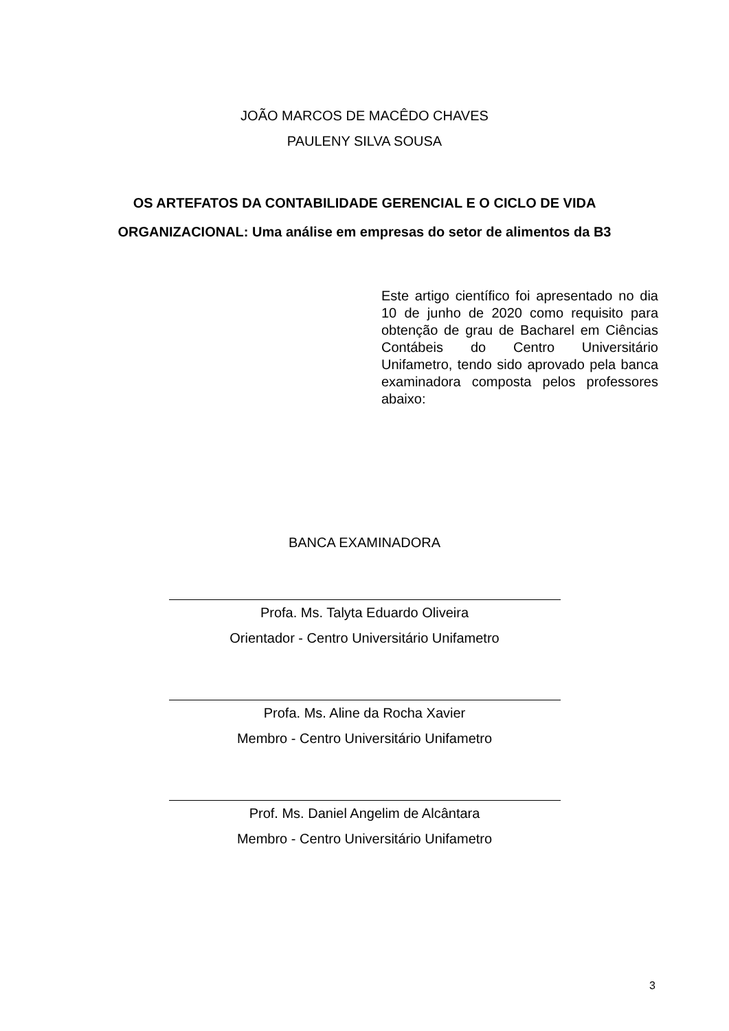JOÃO MARCOS DE MACÊDO CHAVES
PAULENY SILVA SOUSA
OS ARTEFATOS DA CONTABILIDADE GERENCIAL E O CICLO DE VIDA
ORGANIZACIONAL: Uma análise em empresas do setor de alimentos da B3
Este artigo científico foi apresentado no dia 10 de junho de 2020 como requisito para obtenção de grau de Bacharel em Ciências Contábeis do Centro Universitário Unifametro, tendo sido aprovado pela banca examinadora composta pelos professores abaixo:
BANCA EXAMINADORA
Profa. Ms. Talyta Eduardo Oliveira
Orientador - Centro Universitário Unifametro
Profa. Ms. Aline da Rocha Xavier
Membro - Centro Universitário Unifametro
Prof. Ms. Daniel Angelim de Alcântara
Membro - Centro Universitário Unifametro
3